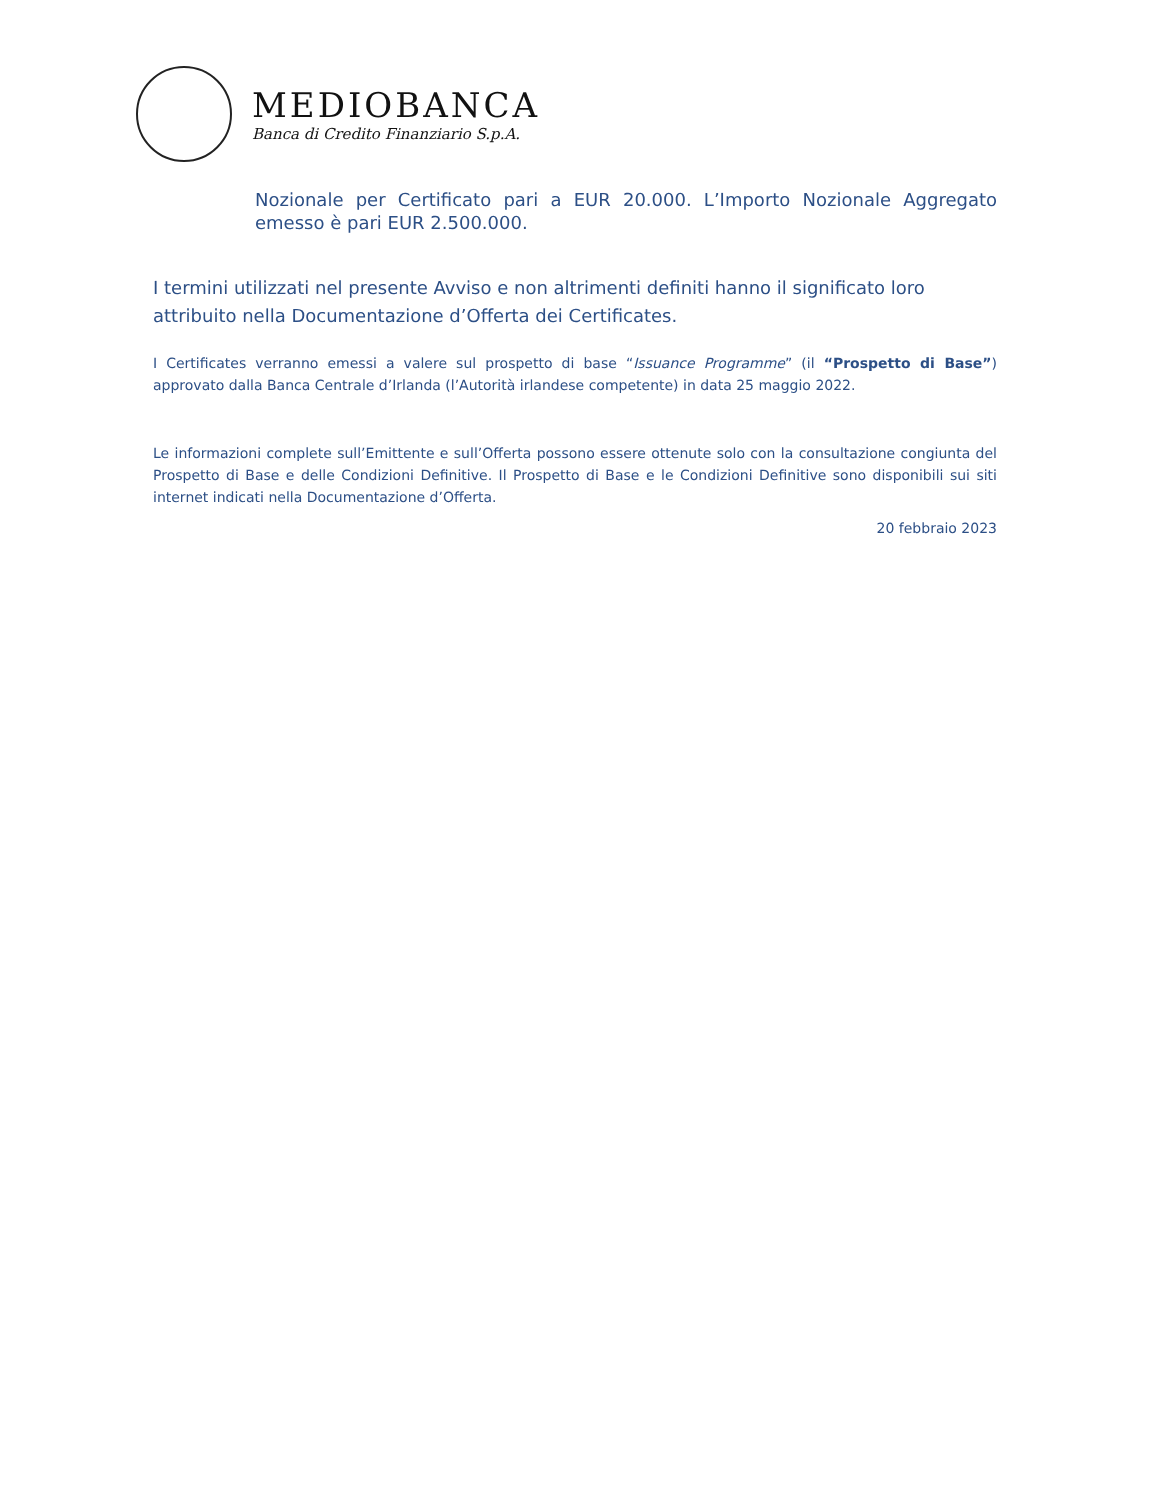MEDIOBANCA
Banca di Credito Finanziario S.p.A.
Nozionale per Certificato pari a EUR 20.000. L’Importo Nozionale Aggregato emesso è pari EUR 2.500.000.
I termini utilizzati nel presente Avviso e non altrimenti definiti hanno il significato loro attribuito nella Documentazione d’Offerta dei Certificates.
I Certificates verranno emessi a valere sul prospetto di base “Issuance Programme” (il “Prospetto di Base”) approvato dalla Banca Centrale d’Irlanda (l’Autorità irlandese competente) in data 25 maggio 2022.
Le informazioni complete sull’Emittente e sull’Offerta possono essere ottenute solo con la consultazione congiunta del Prospetto di Base e delle Condizioni Definitive. Il Prospetto di Base e le Condizioni Definitive sono disponibili sui siti internet indicati nella Documentazione d’Offerta.
20 febbraio 2023